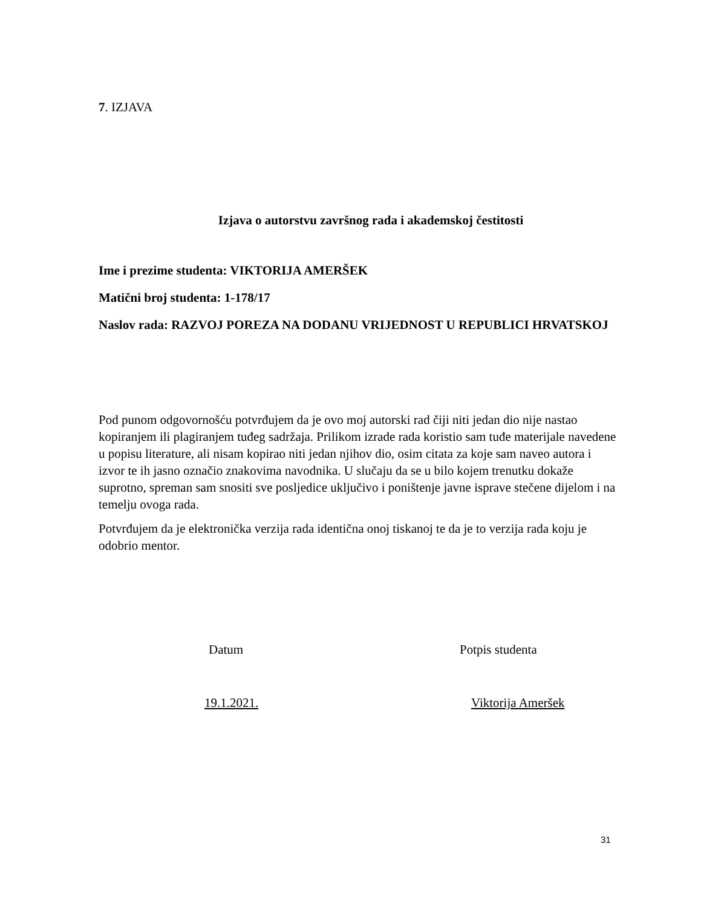7. IZJAVA
Izjava o autorstvu završnog rada i akademskoj čestitosti
Ime i prezime studenta: VIKTORIJA AMERŠEK
Matični broj studenta: 1-178/17
Naslov rada: RAZVOJ POREZA NA DODANU VRIJEDNOST U REPUBLICI HRVATSKOJ
Pod punom odgovornošću potvrđujem da je ovo moj autorski rad čiji niti jedan dio nije nastao kopiranjem ili plagiranjem tuđeg sadržaja. Prilikom izrade rada koristio sam tuđe materijale navedene u popisu literature, ali nisam kopirao niti jedan njihov dio, osim citata za koje sam naveo autora i izvor te ih jasno označio znakovima navodnika. U slučaju da se u bilo kojem trenutku dokaže suprotno, spreman sam snositi sve posljedice uključivo i poništenje javne isprave stečene dijelom i na temelju ovoga rada.
Potvrđujem da je elektronička verzija rada identična onoj tiskanoj te da je to verzija rada koju je odobrio mentor.
Datum Potpis studenta
19.1.2021. Viktorija Ameršek
31